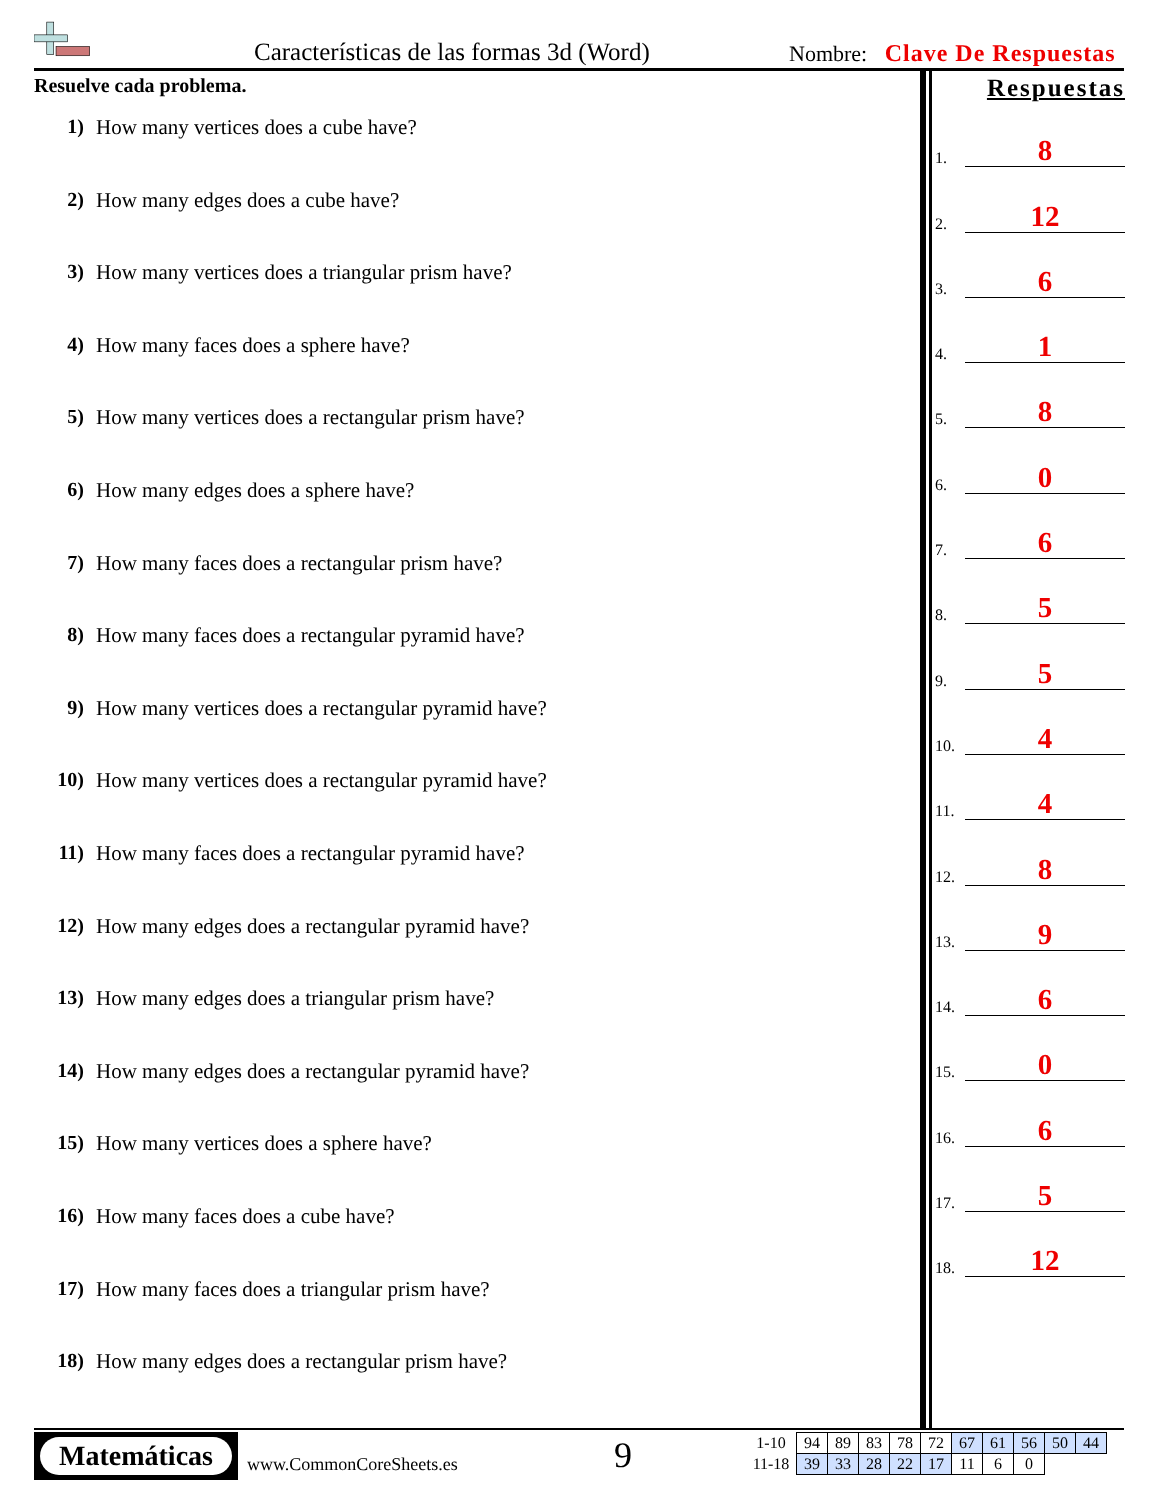Características de las formas 3d (Word)
Nombre: Clave De Respuestas
Resuelve cada problema.
1) How many vertices does a cube have?
2) How many edges does a cube have?
3) How many vertices does a triangular prism have?
4) How many faces does a sphere have?
5) How many vertices does a rectangular prism have?
6) How many edges does a sphere have?
7) How many faces does a rectangular prism have?
8) How many faces does a rectangular pyramid have?
9) How many vertices does a rectangular pyramid have?
10) How many vertices does a rectangular pyramid have?
11) How many faces does a rectangular pyramid have?
12) How many edges does a rectangular pyramid have?
13) How many edges does a triangular prism have?
14) How many edges does a rectangular pyramid have?
15) How many vertices does a sphere have?
16) How many faces does a cube have?
17) How many faces does a triangular prism have?
18) How many edges does a rectangular prism have?
Respuestas
1.
8
2.
12
3.
6
4.
1
5.
8
6.
0
7.
6
8.
5
9.
5
10.
4
11.
4
12.
8
13.
9
14.
6
15.
0
16.
6
17.
5
18.
12
Matemáticas
www.CommonCoreSheets.es 9
| 1-10 | 94 | 89 | 83 | 78 | 72 | 67 | 61 | 56 | 50 | 44 |
| 11-18 | 39 | 33 | 28 | 22 | 17 | 11 | 6 | 0 | | |